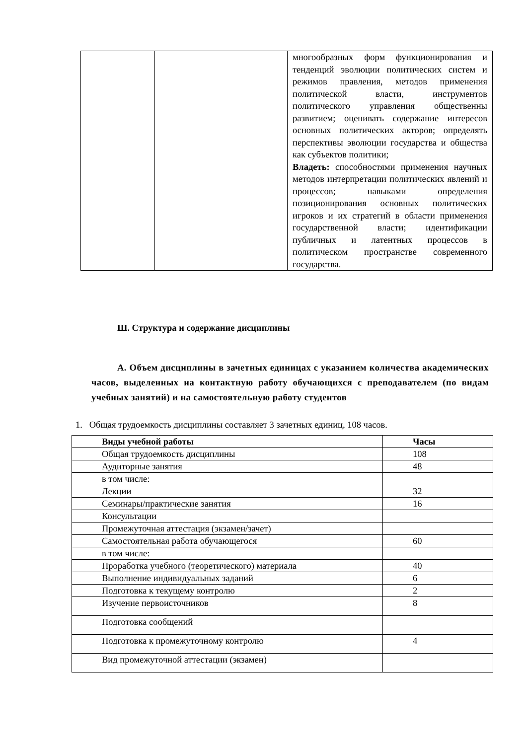| | | многообразных форм функционирования и тенденций эволюции политических систем и режимов правления, методов применения политической власти, инструментов политического управления общественны развитием; оценивать содержание интересов основных политических акторов; определять перспективы эволюции государства и общества как субъектов политики; Владеть: способностями применения научных методов интерпретации политических явлений и процессов; навыками определения позиционирования основных политических игроков и их стратегий в области применения государственной власти; идентификации публичных и латентных процессов в политическом пространстве современного государства. |
Ш. Структура и содержание дисциплины
А. Объем дисциплины в зачетных единицах с указанием количества академических часов, выделенных на контактную работу обучающихся с преподавателем (по видам учебных занятий) и на самостоятельную работу студентов
1. Общая трудоемкость дисциплины составляет 3 зачетных единиц, 108 часов.
| Виды учебной работы | Часы |
| --- | --- |
| Общая трудоемкость дисциплины | 108 |
| Аудиторные занятия | 48 |
| в том числе: | |
| Лекции | 32 |
| Семинары/практические занятия | 16 |
| Консультации | |
| Промежуточная аттестация (экзамен/зачет) | |
| Самостоятельная работа обучающегося | 60 |
| в том числе: | |
| Проработка учебного (теоретического) материала | 40 |
| Выполнение индивидуальных заданий | 6 |
| Подготовка к текущему контролю | 2 |
| Изучение первоисточников | 8 |
| Подготовка сообщений | |
| Подготовка к промежуточному контролю | 4 |
| Вид промежуточной аттестации (экзамен) | |